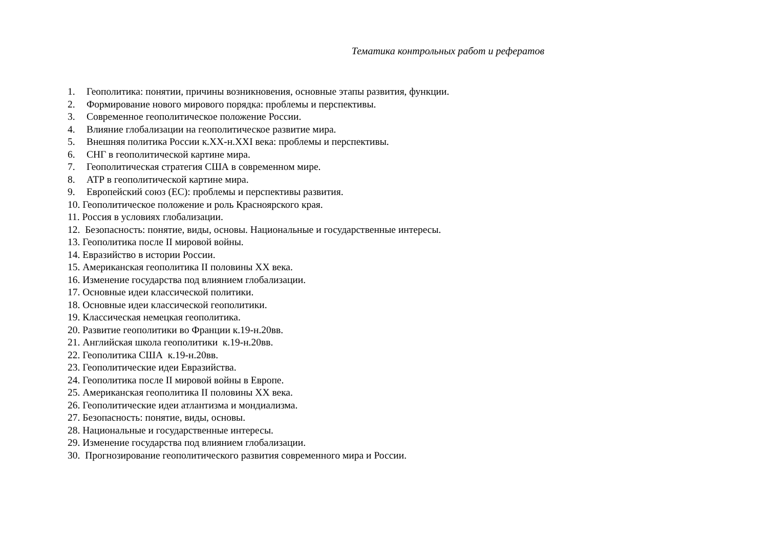Тематика контрольных работ и рефератов
1. Геополитика: понятии, причины возникновения, основные этапы развития, функции.
2. Формирование нового мирового порядка: проблемы и перспективы.
3. Современное геополитическое положение России.
4. Влияние глобализации на геополитическое развитие мира.
5. Внешняя политика России к.XX-н.XXI века: проблемы и перспективы.
6. СНГ в геополитической картине мира.
7. Геополитическая стратегия США в современном мире.
8. АТР в геополитической картине мира.
9. Европейский союз (ЕС): проблемы и перспективы развития.
10. Геополитическое положение и роль Красноярского края.
11. Россия в условиях глобализации.
12. Безопасность: понятие, виды, основы. Национальные и государственные интересы.
13. Геополитика после II мировой войны.
14. Евразийство в истории России.
15. Американская геополитика II половины XX века.
16. Изменение государства под влиянием глобализации.
17. Основные идеи классической политики.
18. Основные идеи классической геополитики.
19. Классическая немецкая геополитика.
20. Развитие геополитики во Франции к.19-н.20вв.
21. Английская школа геополитики к.19-н.20вв.
22. Геополитика США к.19-н.20вв.
23. Геополитические идеи Евразийства.
24. Геополитика после II мировой войны в Европе.
25. Американская геополитика II половины XX века.
26. Геополитические идеи атлантизма и мондиализма.
27. Безопасность: понятие, виды, основы.
28. Национальные и государственные интересы.
29. Изменение государства под влиянием глобализации.
30. Прогнозирование геополитического развития современного мира и России.